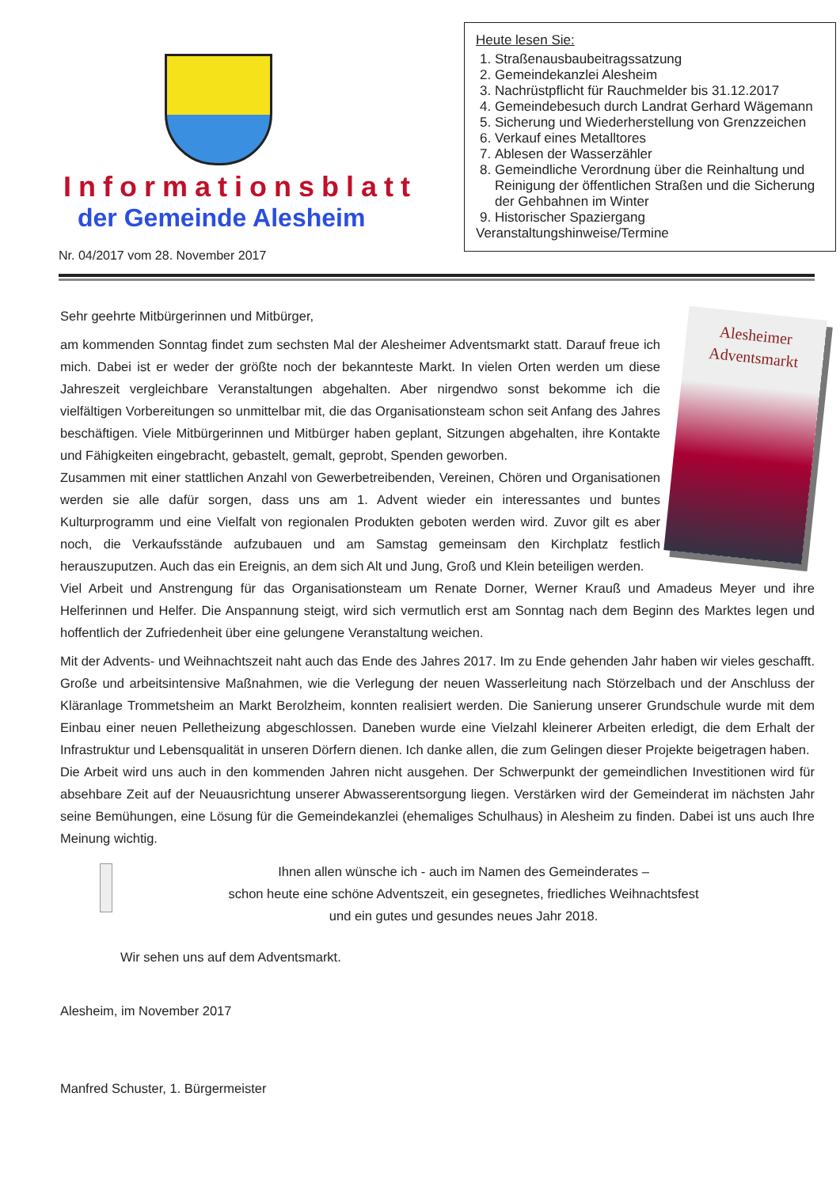Informationsblatt
der Gemeinde Alesheim
Nr. 04/2017 vom 28. November 2017
Heute lesen Sie:
1. Straßenausbaubeitragssatzung
2. Gemeindekanzlei Alesheim
3. Nachrüstpflicht für Rauchmelder bis 31.12.2017
4. Gemeindebesuch durch Landrat Gerhard Wägemann
5. Sicherung und Wiederherstellung von Grenzzeichen
6. Verkauf eines Metalltores
7. Ablesen der Wasserzähler
8. Gemeindliche Verordnung über die Reinhaltung und Reinigung der öffentlichen Straßen und die Sicherung der Gehbahnen im Winter
9. Historischer Spaziergang
Veranstaltungshinweise/Termine
Alesheimer
Adventsmarkt
Sehr geehrte Mitbürgerinnen und Mitbürger,
am kommenden Sonntag findet zum sechsten Mal der Alesheimer Adventsmarkt statt. Darauf freue ich mich. Dabei ist er weder der größte noch der bekannteste Markt. In vielen Orten werden um diese Jahreszeit vergleichbare Veranstaltungen abgehalten. Aber nirgendwo sonst bekomme ich die vielfältigen Vorbereitungen so unmittelbar mit, die das Organisationsteam schon seit Anfang des Jahres beschäftigen. Viele Mitbürgerinnen und Mitbürger haben geplant, Sitzungen abgehalten, ihre Kontakte und Fähigkeiten eingebracht, gebastelt, gemalt, geprobt, Spenden geworben.
Zusammen mit einer stattlichen Anzahl von Gewerbetreibenden, Vereinen, Chören und Organisationen werden sie alle dafür sorgen, dass uns am 1. Advent wieder ein interessantes und buntes Kulturprogramm und eine Vielfalt von regionalen Produkten geboten werden wird. Zuvor gilt es aber noch, die Verkaufsstände aufzubauen und am Samstag gemeinsam den Kirchplatz festlich herauszuputzen. Auch das ein Ereignis, an dem sich Alt und Jung, Groß und Klein beteiligen werden.
Viel Arbeit und Anstrengung für das Organisationsteam um Renate Dorner, Werner Krauß und Amadeus Meyer und ihre Helferinnen und Helfer. Die Anspannung steigt, wird sich vermutlich erst am Sonntag nach dem Beginn des Marktes legen und hoffentlich der Zufriedenheit über eine gelungene Veranstaltung weichen.
Mit der Advents- und Weihnachtszeit naht auch das Ende des Jahres 2017. Im zu Ende gehenden Jahr haben wir vieles geschafft. Große und arbeitsintensive Maßnahmen, wie die Verlegung der neuen Wasserleitung nach Störzelbach und der Anschluss der Kläranlage Trommetsheim an Markt Berolzheim, konnten realisiert werden. Die Sanierung unserer Grundschule wurde mit dem Einbau einer neuen Pelletheizung abgeschlossen. Daneben wurde eine Vielzahl kleinerer Arbeiten erledigt, die dem Erhalt der Infrastruktur und Lebensqualität in unseren Dörfern dienen. Ich danke allen, die zum Gelingen dieser Projekte beigetragen haben.
Die Arbeit wird uns auch in den kommenden Jahren nicht ausgehen. Der Schwerpunkt der gemeindlichen Investitionen wird für absehbare Zeit auf der Neuausrichtung unserer Abwasserentsorgung liegen. Verstärken wird der Gemeinderat im nächsten Jahr seine Bemühungen, eine Lösung für die Gemeindekanzlei (ehemaliges Schulhaus) in Alesheim zu finden. Dabei ist uns auch Ihre Meinung wichtig.
Ihnen allen wünsche ich - auch im Namen des Gemeinderates –
schon heute eine schöne Adventszeit, ein gesegnetes, friedliches Weihnachtsfest
und ein gutes und gesundes neues Jahr 2018.
Wir sehen uns auf dem Adventsmarkt.
Alesheim, im November 2017
Manfred Schuster, 1. Bürgermeister